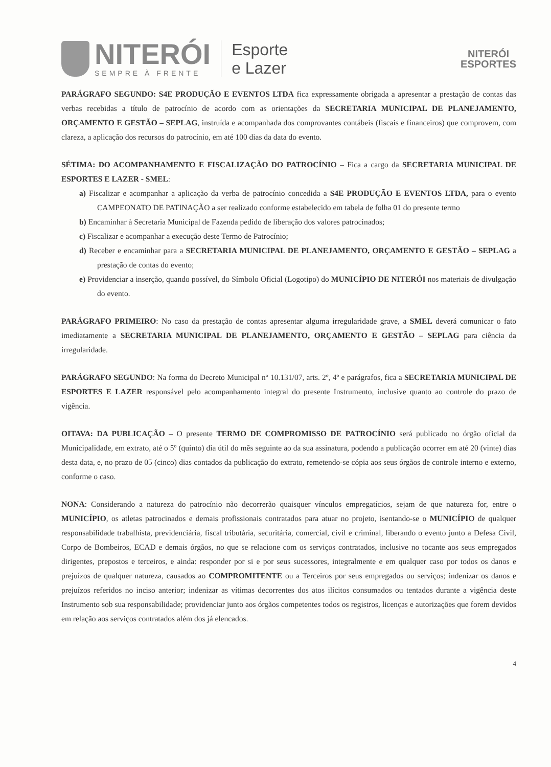NITERÓI
SEMPRE À FRENTE
Esporte
e Lazer
NITERÓI
ESPORTES
PARÁGRAFO SEGUNDO: S4E PRODUÇÃO E EVENTOS LTDA fica expressamente obrigada a apresentar a prestação de contas das verbas recebidas a título de patrocínio de acordo com as orientações da SECRETARIA MUNICIPAL DE PLANEJAMENTO, ORÇAMENTO E GESTÃO – SEPLAG, instruída e acompanhada dos comprovantes contábeis (fiscais e financeiros) que comprovem, com clareza, a aplicação dos recursos do patrocínio, em até 100 dias da data do evento.
SÉTIMA: DO ACOMPANHAMENTO E FISCALIZAÇÃO DO PATROCÍNIO – Fica a cargo da SECRETARIA MUNICIPAL DE ESPORTES E LAZER - SMEL:
a) Fiscalizar e acompanhar a aplicação da verba de patrocínio concedida a S4E PRODUÇÃO E EVENTOS LTDA, para o evento CAMPEONATO DE PATINAÇÃO a ser realizado conforme estabelecido em tabela de folha 01 do presente termo
b) Encaminhar à Secretaria Municipal de Fazenda pedido de liberação dos valores patrocinados;
c) Fiscalizar e acompanhar a execução deste Termo de Patrocínio;
d) Receber e encaminhar para a SECRETARIA MUNICIPAL DE PLANEJAMENTO, ORÇAMENTO E GESTÃO – SEPLAG a prestação de contas do evento;
e) Providenciar a inserção, quando possível, do Símbolo Oficial (Logotipo) do MUNICÍPIO DE NITERÓI nos materiais de divulgação do evento.
PARÁGRAFO PRIMEIRO: No caso da prestação de contas apresentar alguma irregularidade grave, a SMEL deverá comunicar o fato imediatamente a SECRETARIA MUNICIPAL DE PLANEJAMENTO, ORÇAMENTO E GESTÃO – SEPLAG para ciência da irregularidade.
PARÁGRAFO SEGUNDO: Na forma do Decreto Municipal nº 10.131/07, arts. 2º, 4º e parágrafos, fica a SECRETARIA MUNICIPAL DE ESPORTES E LAZER responsável pelo acompanhamento integral do presente Instrumento, inclusive quanto ao controle do prazo de vigência.
OITAVA: DA PUBLICAÇÃO – O presente TERMO DE COMPROMISSO DE PATROCÍNIO será publicado no órgão oficial da Municipalidade, em extrato, até o 5º (quinto) dia útil do mês seguinte ao da sua assinatura, podendo a publicação ocorrer em até 20 (vinte) dias desta data, e, no prazo de 05 (cinco) dias contados da publicação do extrato, remetendo-se cópia aos seus órgãos de controle interno e externo, conforme o caso.
NONA: Considerando a natureza do patrocínio não decorrerão quaisquer vínculos empregatícios, sejam de que natureza for, entre o MUNICÍPIO, os atletas patrocinados e demais profissionais contratados para atuar no projeto, isentando-se o MUNICÍPIO de qualquer responsabilidade trabalhista, previdenciária, fiscal tributária, securitária, comercial, civil e criminal, liberando o evento junto a Defesa Civil, Corpo de Bombeiros, ECAD e demais órgãos, no que se relacione com os serviços contratados, inclusive no tocante aos seus empregados dirigentes, prepostos e terceiros, e ainda: responder por si e por seus sucessores, integralmente e em qualquer caso por todos os danos e prejuízos de qualquer natureza, causados ao COMPROMITENTE ou a Terceiros por seus empregados ou serviços; indenizar os danos e prejuízos referidos no inciso anterior; indenizar as vítimas decorrentes dos atos ilícitos consumados ou tentados durante a vigência deste Instrumento sob sua responsabilidade; providenciar junto aos órgãos competentes todos os registros, licenças e autorizações que forem devidos em relação aos serviços contratados além dos já elencados.
4